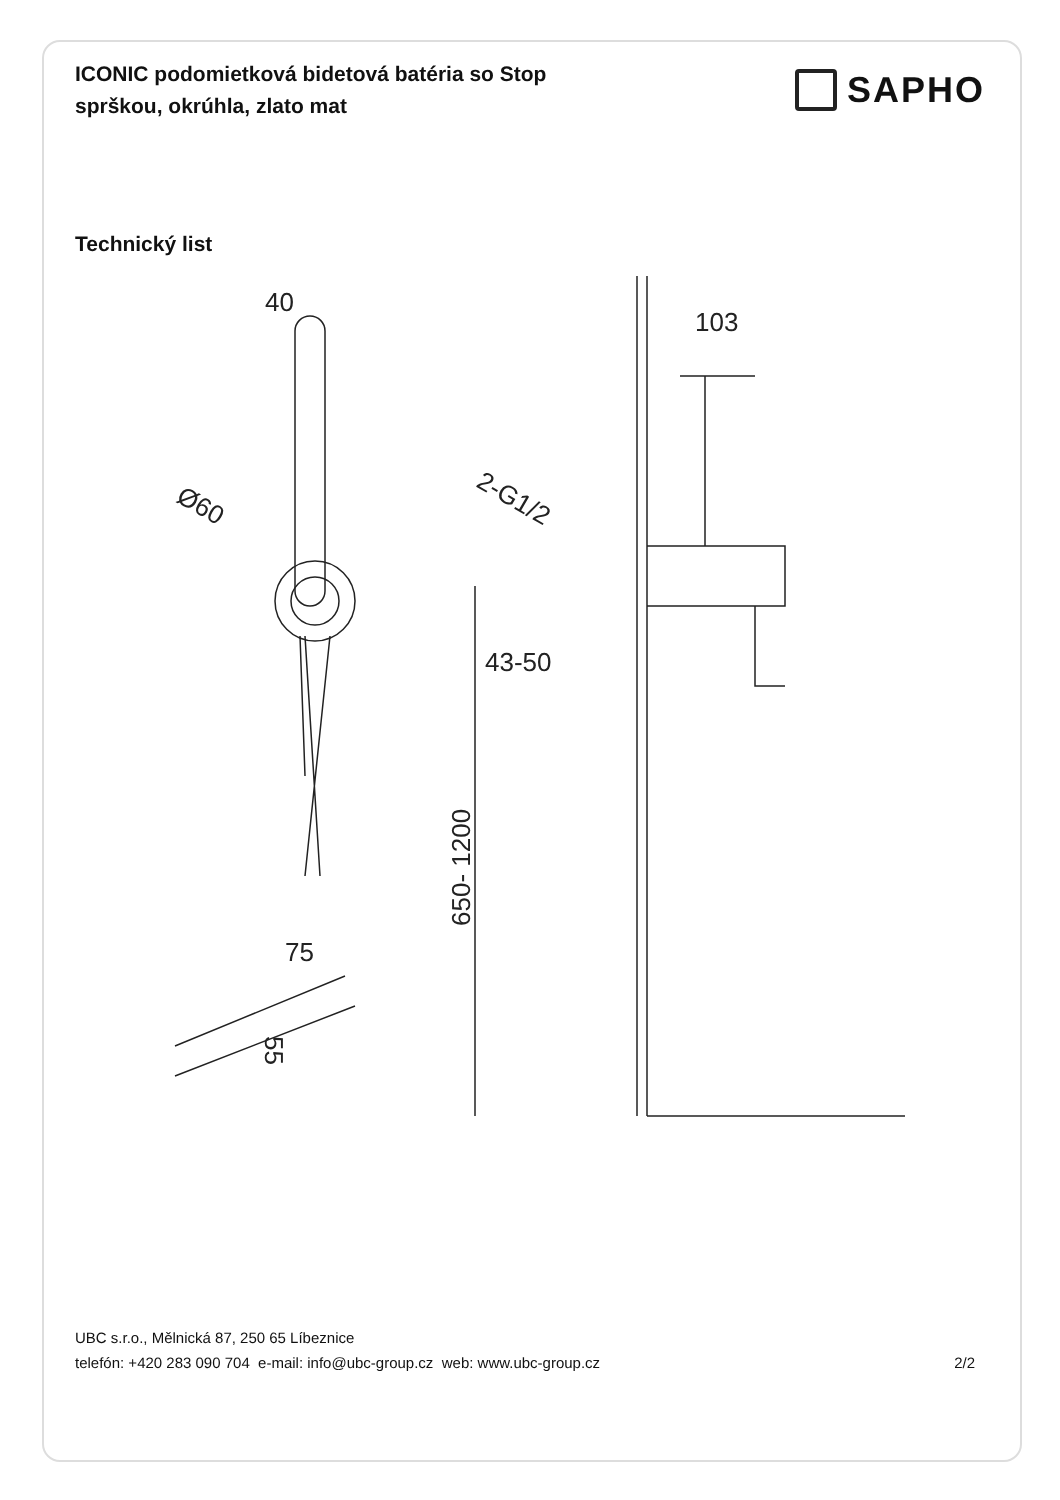ICONIC podomietková bidetová batéria so Stop sprškou, okrúhla, zlato mat
SAPHO
Technický list
40
Ø60
103
2-G1/2
43-50
650- 1200
75
55
UBC s.r.o., Mělnická 87, 250 65 Líbeznice
telefón: +420 283 090 704 e-mail: info@ubc-group.cz web: www.ubc-group.cz 2/2